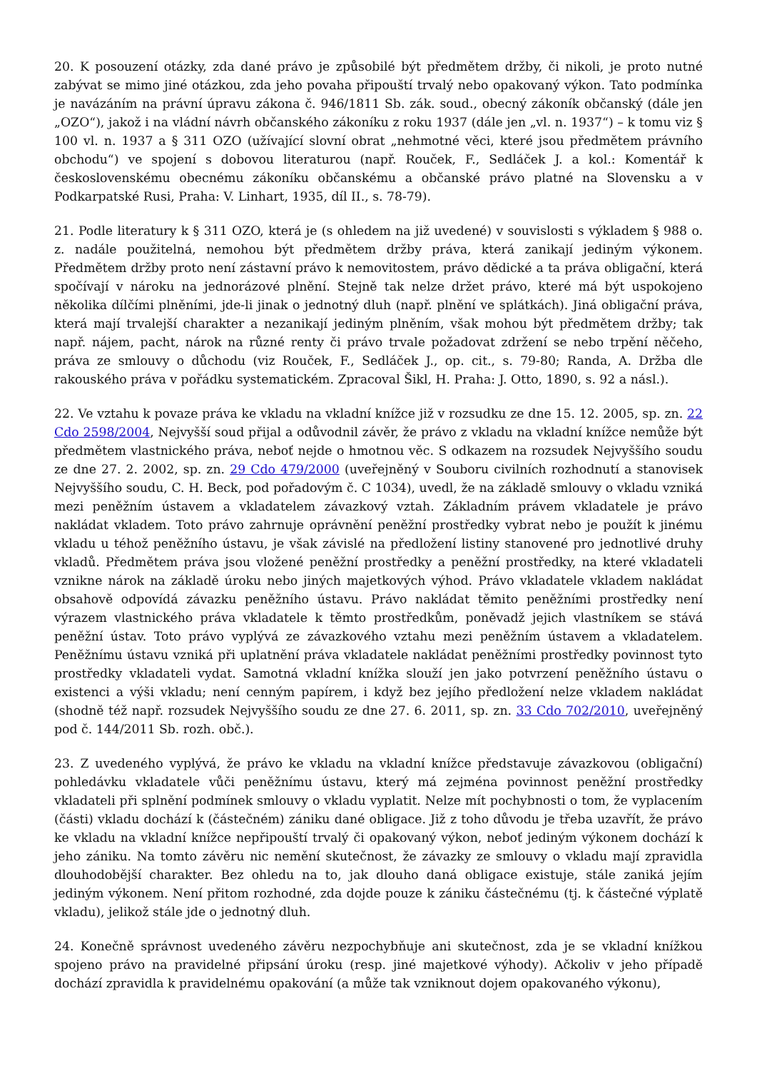20. K posouzení otázky, zda dané právo je způsobilé být předmětem držby, či nikoli, je proto nutné zabývat se mimo jiné otázkou, zda jeho povaha připouští trvalý nebo opakovaný výkon. Tato podmínka je navázáním na právní úpravu zákona č. 946/1811 Sb. zák. soud., obecný zákoník občanský (dále jen „OZO“), jakož i na vládní návrh občanského zákoníku z roku 1937 (dále jen „vl. n. 1937“) – k tomu viz § 100 vl. n. 1937 a § 311 OZO (užívající slovní obrat „nehmotné věci, které jsou předmětem právního obchodu“) ve spojení s dobovou literaturou (např. Rouček, F., Sedláček J. a kol.: Komentář k československému obecnému zákoníku občanskému a občanské právo platné na Slovensku a v Podkarpatské Rusi, Praha: V. Linhart, 1935, díl II., s. 78-79).
21. Podle literatury k § 311 OZO, která je (s ohledem na již uvedené) v souvislosti s výkladem § 988 o. z. nadále použitelná, nemohou být předmětem držby práva, která zanikají jediným výkonem. Předmětem držby proto není zástavní právo k nemovitostem, právo dědické a ta práva obligační, která spočívají v nároku na jednorázové plnění. Stejně tak nelze držet právo, které má být uspokojeno několika dílčími plněními, jde-li jinak o jednotný dluh (např. plnění ve splátkách). Jiná obligační práva, která mají trvalejší charakter a nezanikají jediným plněním, však mohou být předmětem držby; tak např. nájem, pacht, nárok na různé renty či právo trvale požadovat zdržení se nebo trpění něčeho, práva ze smlouvy o důchodu (viz Rouček, F., Sedláček J., op. cit., s. 79-80; Randa, A. Držba dle rakouského práva v pořádku systematickém. Zpracoval Šikl, H. Praha: J. Otto, 1890, s. 92 a násl.).
22. Ve vztahu k povaze práva ke vkladu na vkladní knížce již v rozsudku ze dne 15. 12. 2005, sp. zn. 22 Cdo 2598/2004, Nejvyšší soud přijal a odůvodnil závěr, že právo z vkladu na vkladní knížce nemůže být předmětem vlastnického práva, neboť nejde o hmotnou věc. S odkazem na rozsudek Nejvyššího soudu ze dne 27. 2. 2002, sp. zn. 29 Cdo 479/2000 (uveřejněný v Souboru civilních rozhodnutí a stanovisek Nejvyššího soudu, C. H. Beck, pod pořadovým č. C 1034), uvedl, že na základě smlouvy o vkladu vzniká mezi peněžním ústavem a vkladatelem závazkový vztah. Základním právem vkladatele je právo nakládat vkladem. Toto právo zahrnuje oprávnění peněžní prostředky vybrat nebo je použít k jinému vkladu u téhož peněžního ústavu, je však závislé na předložení listiny stanovené pro jednotlivé druhy vkladů. Předmětem práva jsou vložené peněžní prostředky a peněžní prostředky, na které vkladateli vznikne nárok na základě úroku nebo jiných majetkových výhod. Právo vkladatele vkladem nakládat obsahově odpovídá závazku peněžního ústavu. Právo nakládat těmito peněžními prostředky není výrazem vlastnického práva vkladatele k těmto prostředkům, poněvadž jejich vlastníkem se stává peněžní ústav. Toto právo vyplývá ze závazkového vztahu mezi peněžním ústavem a vkladatelem. Peněžnímu ústavu vzniká při uplatnění práva vkladatele nakládat peněžními prostředky povinnost tyto prostředky vkladateli vydat. Samotná vkladní knížka slouží jen jako potvrzení peněžního ústavu o existenci a výši vkladu; není cenným papírem, i když bez jejího předložení nelze vkladem nakládat (shodně též např. rozsudek Nejvyššího soudu ze dne 27. 6. 2011, sp. zn. 33 Cdo 702/2010, uveřejněný pod č. 144/2011 Sb. rozh. obč.).
23. Z uvedeného vyplývá, že právo ke vkladu na vkladní knížce představuje závazkovou (obligační) pohledávku vkladatele vůči peněžnímu ústavu, který má zejména povinnost peněžní prostředky vkladateli při splnění podmínek smlouvy o vkladu vyplatit. Nelze mít pochybnosti o tom, že vyplacením (části) vkladu dochází k (částečném) zániku dané obligace. Již z toho důvodu je třeba uzavřít, že právo ke vkladu na vkladní knížce nepřipouští trvalý či opakovaný výkon, neboť jediným výkonem dochází k jeho zániku. Na tomto závěru nic nemění skutečnost, že závazky ze smlouvy o vkladu mají zpravidla dlouhodobější charakter. Bez ohledu na to, jak dlouho daná obligace existuje, stále zaniká jejím jediným výkonem. Není přitom rozhodné, zda dojde pouze k zániku částečnému (tj. k částečné výplatě vkladu), jelikož stále jde o jednotný dluh.
24. Konečně správnost uvedeného závěru nezpochybňuje ani skutečnost, zda je se vkladní knížkou spojeno právo na pravidelné připsání úroku (resp. jiné majetkové výhody). Ačkoliv v jeho případě dochází zpravidla k pravidelnému opakování (a může tak vzniknout dojem opakovaného výkonu),